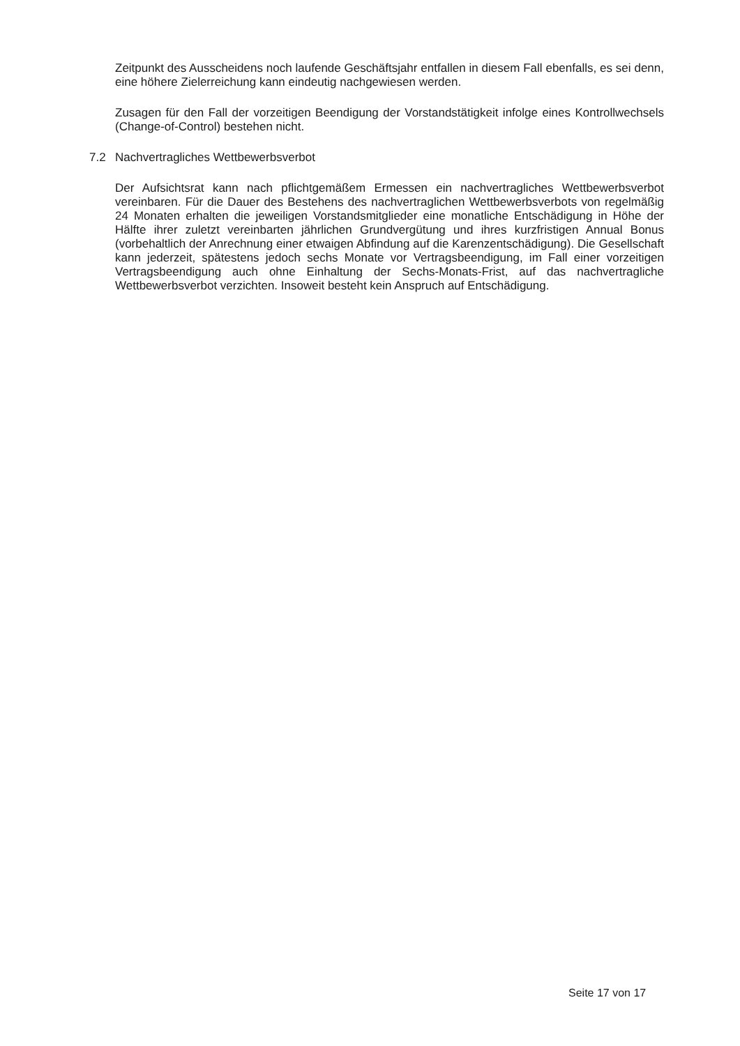Zeitpunkt des Ausscheidens noch laufende Geschäftsjahr entfallen in diesem Fall ebenfalls, es sei denn, eine höhere Zielerreichung kann eindeutig nachgewiesen werden.
Zusagen für den Fall der vorzeitigen Beendigung der Vorstandstätigkeit infolge eines Kontrollwechsels (Change-of-Control) bestehen nicht.
7.2 Nachvertragliches Wettbewerbsverbot
Der Aufsichtsrat kann nach pflichtgemäßem Ermessen ein nachvertragliches Wettbewerbsverbot vereinbaren. Für die Dauer des Bestehens des nachvertraglichen Wettbewerbsverbots von regelmäßig 24 Monaten erhalten die jeweiligen Vorstandsmitglieder eine monatliche Entschädigung in Höhe der Hälfte ihrer zuletzt vereinbarten jährlichen Grundvergütung und ihres kurzfristigen Annual Bonus (vorbehaltlich der Anrechnung einer etwaigen Abfindung auf die Karenzentschädigung). Die Gesellschaft kann jederzeit, spätestens jedoch sechs Monate vor Vertragsbeendigung, im Fall einer vorzeitigen Vertragsbeendigung auch ohne Einhaltung der Sechs-Monats-Frist, auf das nachvertragliche Wettbewerbsverbot verzichten. Insoweit besteht kein Anspruch auf Entschädigung.
Seite 17 von 17